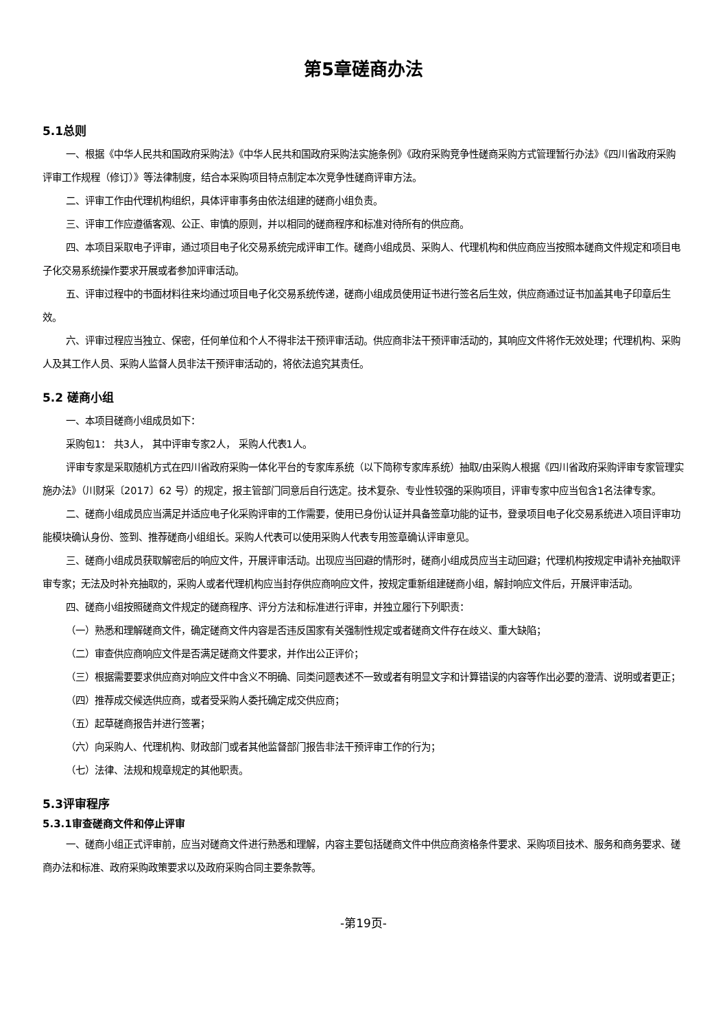第5章磋商办法
5.1总则
一、根据《中华人民共和国政府采购法》《中华人民共和国政府采购法实施条例》《政府采购竞争性磋商采购方式管理暂行办法》《四川省政府采购评审工作规程（修订）》等法律制度，结合本采购项目特点制定本次竞争性磋商评审方法。
二、评审工作由代理机构组织，具体评审事务由依法组建的磋商小组负责。
三、评审工作应遵循客观、公正、审慎的原则，并以相同的磋商程序和标准对待所有的供应商。
四、本项目采取电子评审，通过项目电子化交易系统完成评审工作。磋商小组成员、采购人、代理机构和供应商应当按照本磋商文件规定和项目电子化交易系统操作要求开展或者参加评审活动。
五、评审过程中的书面材料往来均通过项目电子化交易系统传递，磋商小组成员使用证书进行签名后生效，供应商通过证书加盖其电子印章后生效。
六、评审过程应当独立、保密，任何单位和个人不得非法干预评审活动。供应商非法干预评审活动的，其响应文件将作无效处理；代理机构、采购人及其工作人员、采购人监督人员非法干预评审活动的，将依法追究其责任。
5.2 磋商小组
一、本项目磋商小组成员如下：
采购包1： 共3人， 其中评审专家2人， 采购人代表1人。
评审专家是采取随机方式在四川省政府采购一体化平台的专家库系统（以下简称专家库系统）抽取/由采购人根据《四川省政府采购评审专家管理实施办法》（川财采〔2017〕62 号）的规定，报主管部门同意后自行选定。技术复杂、专业性较强的采购项目，评审专家中应当包含1名法律专家。
二、磋商小组成员应当满足并适应电子化采购评审的工作需要，使用已身份认证并具备签章功能的证书，登录项目电子化交易系统进入项目评审功能模块确认身份、签到、推荐磋商小组组长。采购人代表可以使用采购人代表专用签章确认评审意见。
三、磋商小组成员获取解密后的响应文件，开展评审活动。出现应当回避的情形时，磋商小组成员应当主动回避；代理机构按规定申请补充抽取评审专家；无法及时补充抽取的，采购人或者代理机构应当封存供应商响应文件，按规定重新组建磋商小组，解封响应文件后，开展评审活动。
四、磋商小组按照磋商文件规定的磋商程序、评分方法和标准进行评审，并独立履行下列职责：
（一）熟悉和理解磋商文件，确定磋商文件内容是否违反国家有关强制性规定或者磋商文件存在歧义、重大缺陷；
（二）审查供应商响应文件是否满足磋商文件要求，并作出公正评价；
（三）根据需要要求供应商对响应文件中含义不明确、同类问题表述不一致或者有明显文字和计算错误的内容等作出必要的澄清、说明或者更正；
（四）推荐成交候选供应商，或者受采购人委托确定成交供应商；
（五）起草磋商报告并进行签署；
（六）向采购人、代理机构、财政部门或者其他监督部门报告非法干预评审工作的行为；
（七）法律、法规和规章规定的其他职责。
5.3评审程序
5.3.1审查磋商文件和停止评审
一、磋商小组正式评审前，应当对磋商文件进行熟悉和理解，内容主要包括磋商文件中供应商资格条件要求、采购项目技术、服务和商务要求、磋商办法和标准、政府采购政策要求以及政府采购合同主要条款等。
-第19页-